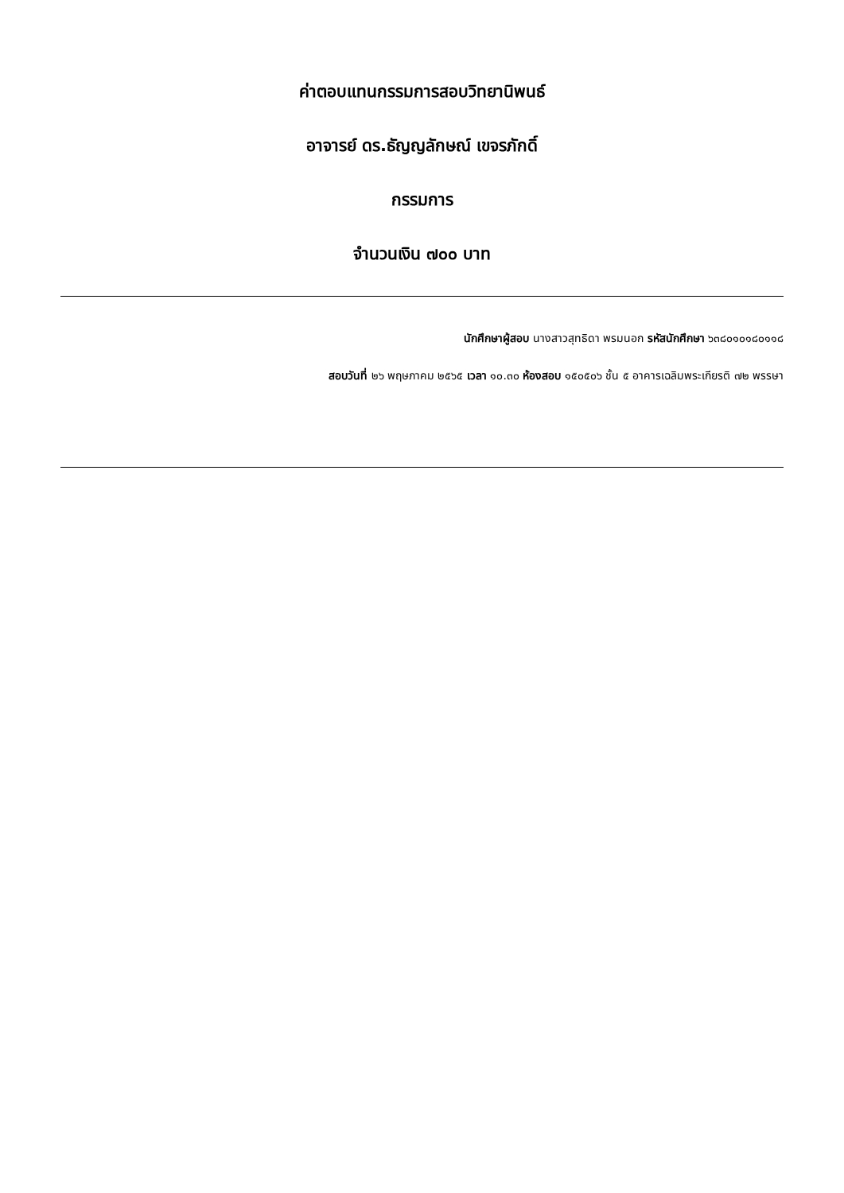ค่าตอบแทนกรรมการสอบวิทยานิพนธ์
อาจารย์ ดร.ธัญญลักษณ์ เขจรภักดิ์
กรรมการ
จำนวนเงิน ๗๐๐ บาท
นักศึกษาผู้สอบ นางสาวสุทธิดา พรมนอก รหัสนักศึกษา ๖๓๘๐๑๐๑๘๐๑๑๘
สอบวันที่ ๒๖ พฤษภาคม ๒๕๖๕ เวลา ๑๐.๓๐ ห้องสอบ ๑๕๐๕๐๖ ชั้น ๕ อาคารเฉลิมพระเกียรติ ๗๒ พรรษา